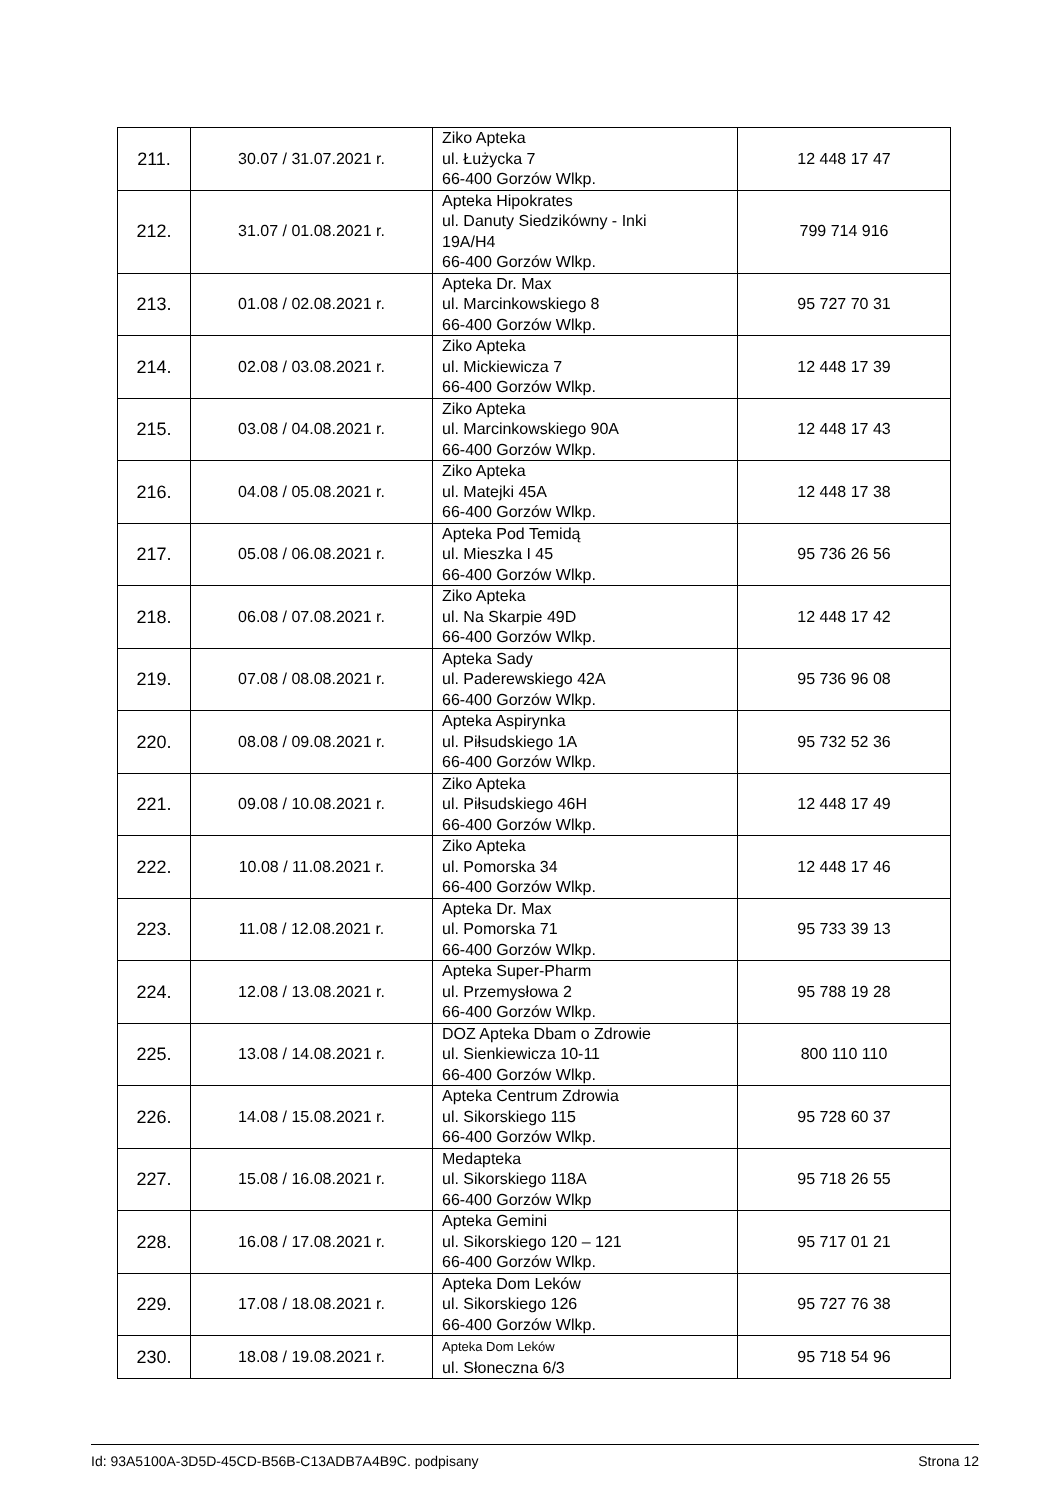| 211. | 30.07 / 31.07.2021 r. | Ziko Apteka ul. Łużycka 7 66-400 Gorzów Wlkp. | 12 448 17 47 |
| 212. | 31.07 / 01.08.2021 r. | Apteka Hipokrates ul. Danuty Siedzikówny - Inki 19A/H4 66-400 Gorzów Wlkp. | 799 714 916 |
| 213. | 01.08 / 02.08.2021 r. | Apteka Dr. Max ul. Marcinkowskiego 8 66-400 Gorzów Wlkp. | 95 727 70 31 |
| 214. | 02.08 / 03.08.2021 r. | Ziko Apteka ul. Mickiewicza 7 66-400 Gorzów Wlkp. | 12 448 17 39 |
| 215. | 03.08 / 04.08.2021 r. | Ziko Apteka ul. Marcinkowskiego 90A 66-400 Gorzów Wlkp. | 12 448 17 43 |
| 216. | 04.08 / 05.08.2021 r. | Ziko Apteka ul. Matejki 45A 66-400 Gorzów Wlkp. | 12 448 17 38 |
| 217. | 05.08 / 06.08.2021 r. | Apteka Pod Temidą ul. Mieszka I 45 66-400 Gorzów Wlkp. | 95 736 26 56 |
| 218. | 06.08 / 07.08.2021 r. | Ziko Apteka ul. Na Skarpie 49D 66-400 Gorzów Wlkp. | 12 448 17 42 |
| 219. | 07.08 / 08.08.2021 r. | Apteka Sady ul. Paderewskiego 42A 66-400 Gorzów Wlkp. | 95 736 96 08 |
| 220. | 08.08 / 09.08.2021 r. | Apteka Aspirynka ul. Piłsudskiego 1A 66-400 Gorzów Wlkp. | 95 732 52 36 |
| 221. | 09.08 / 10.08.2021 r. | Ziko Apteka ul. Piłsudskiego 46H 66-400 Gorzów Wlkp. | 12 448 17 49 |
| 222. | 10.08 / 11.08.2021 r. | Ziko Apteka ul. Pomorska 34 66-400 Gorzów Wlkp. | 12 448 17 46 |
| 223. | 11.08 / 12.08.2021 r. | Apteka Dr. Max ul. Pomorska 71 66-400 Gorzów Wlkp. | 95 733 39 13 |
| 224. | 12.08 / 13.08.2021 r. | Apteka Super-Pharm ul. Przemysłowa 2 66-400 Gorzów Wlkp. | 95 788 19 28 |
| 225. | 13.08 / 14.08.2021 r. | DOZ Apteka Dbam o Zdrowie ul. Sienkiewicza 10-11 66-400 Gorzów Wlkp. | 800 110 110 |
| 226. | 14.08 / 15.08.2021 r. | Apteka Centrum Zdrowia ul. Sikorskiego 115 66-400 Gorzów Wlkp. | 95 728 60 37 |
| 227. | 15.08 / 16.08.2021 r. | Medapteka ul. Sikorskiego 118A 66-400 Gorzów Wlkp | 95 718 26 55 |
| 228. | 16.08 / 17.08.2021 r. | Apteka Gemini ul. Sikorskiego 120 – 121 66-400 Gorzów Wlkp. | 95 717 01 21 |
| 229. | 17.08 / 18.08.2021 r. | Apteka Dom Leków ul. Sikorskiego 126 66-400 Gorzów Wlkp. | 95 727 76 38 |
| 230. | 18.08 / 19.08.2021 r. | Apteka Dom Leków ul. Słoneczna 6/3 | 95 718 54 96 |
Id: 93A5100A-3D5D-45CD-B56B-C13ADB7A4B9C. podpisany Strona 12